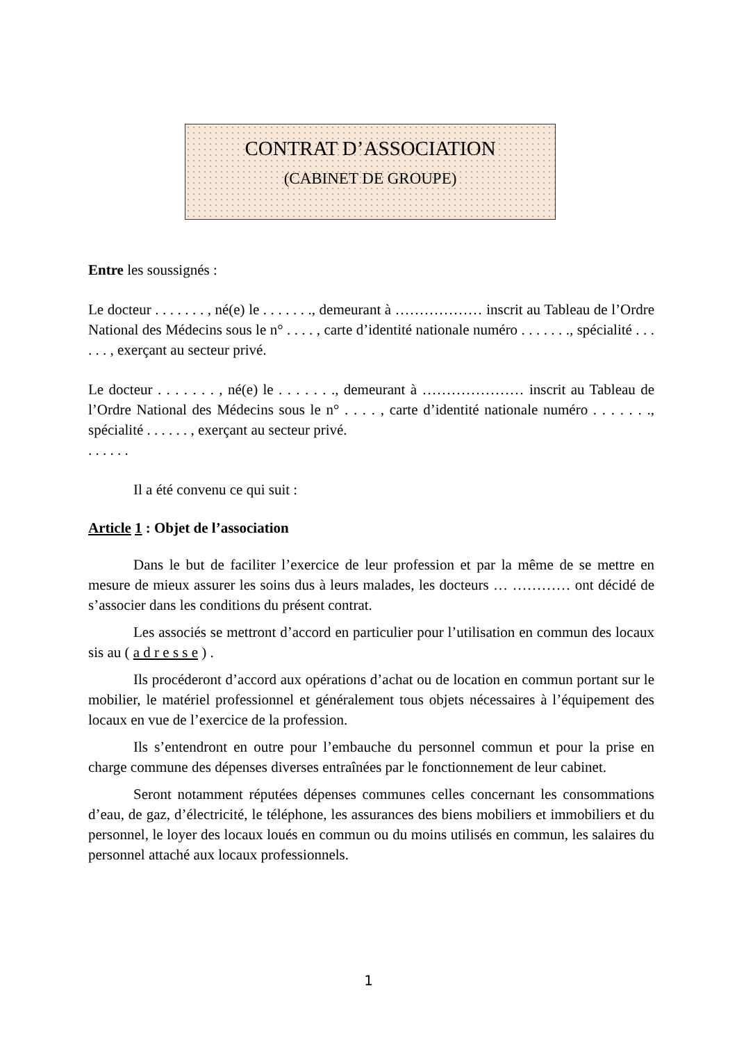CONTRAT D’ASSOCIATION
(CABINET DE GROUPE)
Entre les soussignés :
Le docteur . . . . . . . , né(e) le . . . . . . ., demeurant à ……………… inscrit au Tableau de l’Ordre National des Médecins sous le n° . . . . , carte d’identité nationale numéro . . . . . . ., spécialité . . . . . . , exerçant au secteur privé.
Le docteur . . . . . . . , né(e) le . . . . . . ., demeurant à ………………… inscrit au Tableau de l’Ordre National des Médecins sous le n° . . . . , carte d’identité nationale numéro . . . . . . ., spécialité . . . . . . , exerçant au secteur privé.
. . . . . .
Il a été convenu ce qui suit :
Article 1 : Objet de l’association
Dans le but de faciliter l’exercice de leur profession et par la même de se mettre en mesure de mieux assurer les soins dus à leurs malades, les docteurs … ………… ont décidé de s’associer dans les conditions du présent contrat.
Les associés se mettront d’accord en particulier pour l’utilisation en commun des locaux sis au ( a d r e s s e ) .
Ils procéderont d’accord aux opérations d’achat ou de location en commun portant sur le mobilier, le matériel professionnel et généralement tous objets nécessaires à l’équipement des locaux en vue de l’exercice de la profession.
Ils s’entendront en outre pour l’embauche du personnel commun et pour la prise en charge commune des dépenses diverses entraînées par le fonctionnement de leur cabinet.
Seront notamment réputées dépenses communes celles concernant les consommations d’eau, de gaz, d’électricité, le téléphone, les assurances des biens mobiliers et immobiliers et du personnel, le loyer des locaux loués en commun ou du moins utilisés en commun, les salaires du personnel attaché aux locaux professionnels.
1